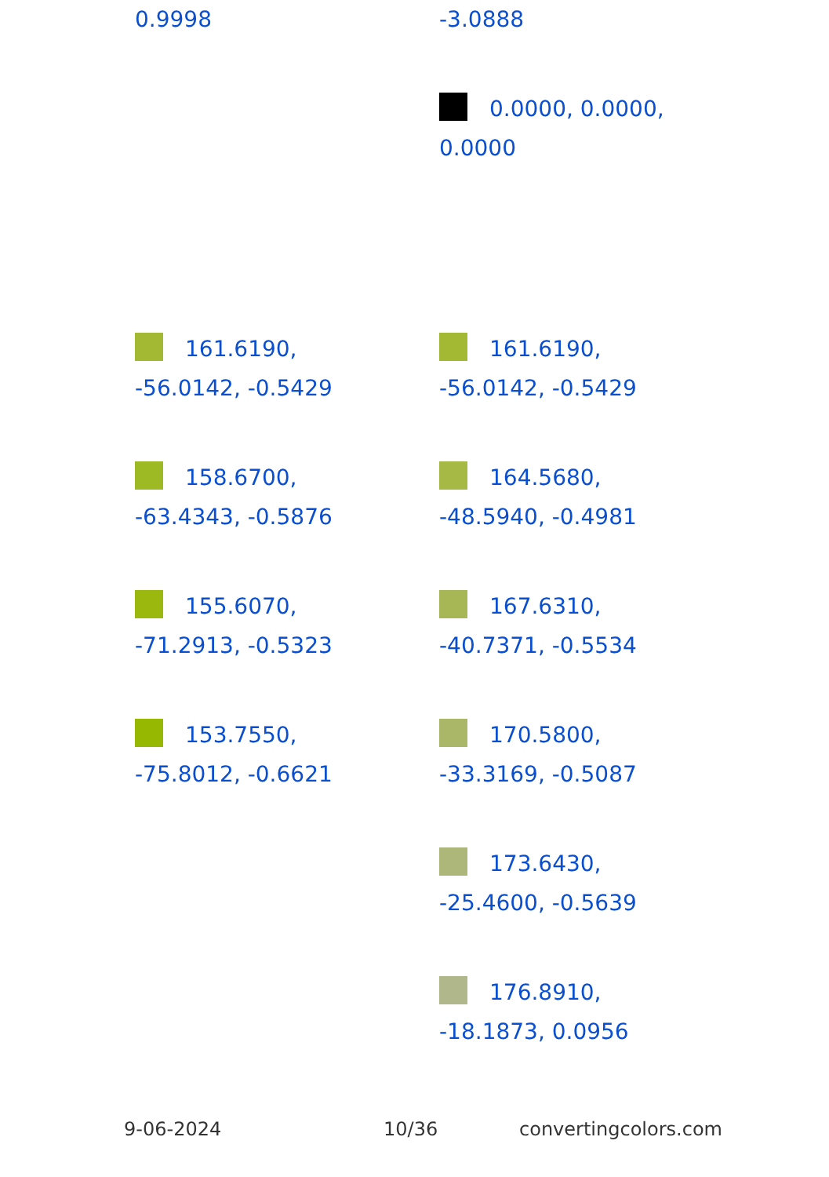0.9998 -3.0888
0.0000, 0.0000, 0.0000
161.6190, -56.0142, -0.5429
161.6190, -56.0142, -0.5429
158.6700, -63.4343, -0.5876
164.5680, -48.5940, -0.4981
155.6070, -71.2913, -0.5323
167.6310, -40.7371, -0.5534
153.7550, -75.8012, -0.6621
170.5800, -33.3169, -0.5087
173.6430, -25.4600, -0.5639
176.8910, -18.1873, 0.0956
9-06-2024 10/36 convertingcolors.com